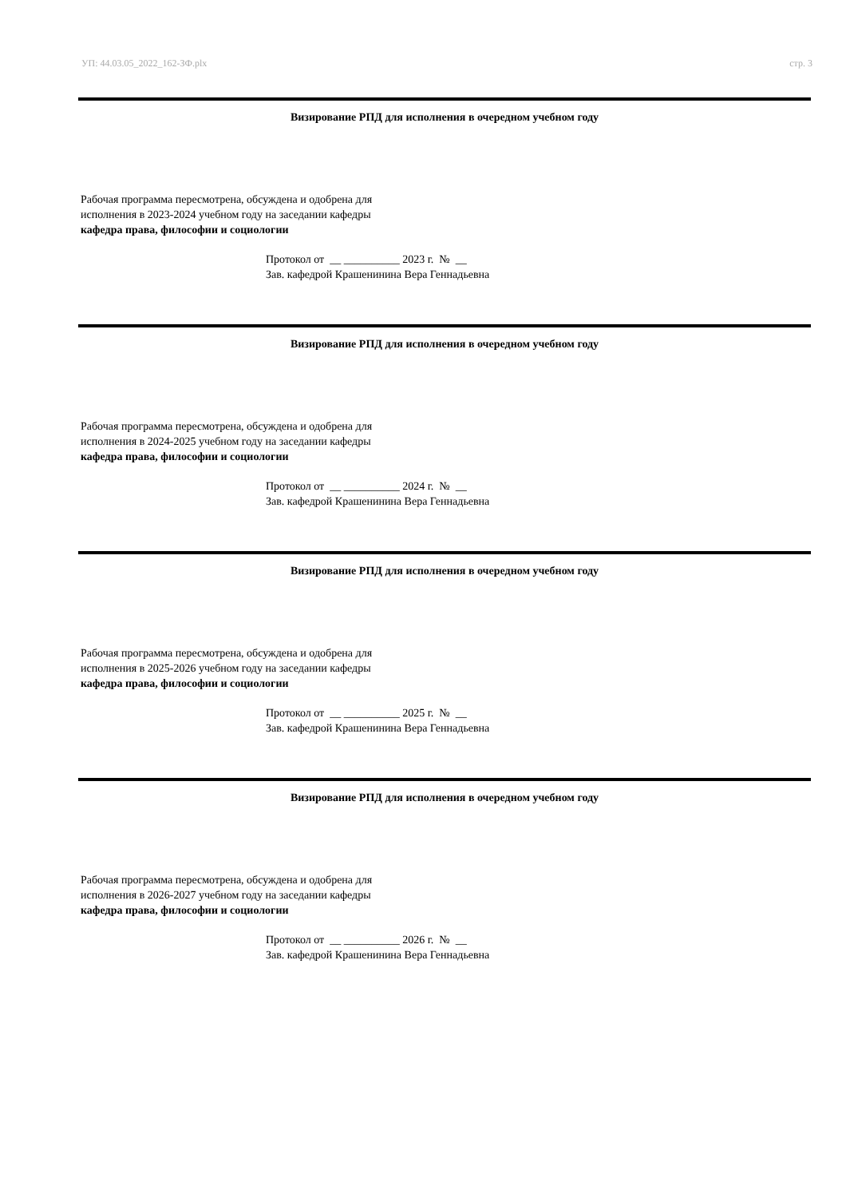УП: 44.03.05_2022_162-ЗФ.plx стр. 3
Визирование РПД для исполнения в очередном учебном году
Рабочая программа пересмотрена, обсуждена и одобрена для
исполнения в 2023-2024 учебном году на заседании кафедры
кафедра права, философии и социологии
Протокол от __ __________ 2023 г. № __
Зав. кафедрой Крашенинина Вера Геннадьевна
Визирование РПД для исполнения в очередном учебном году
Рабочая программа пересмотрена, обсуждена и одобрена для
исполнения в 2024-2025 учебном году на заседании кафедры
кафедра права, философии и социологии
Протокол от __ __________ 2024 г. № __
Зав. кафедрой Крашенинина Вера Геннадьевна
Визирование РПД для исполнения в очередном учебном году
Рабочая программа пересмотрена, обсуждена и одобрена для
исполнения в 2025-2026 учебном году на заседании кафедры
кафедра права, философии и социологии
Протокол от __ __________ 2025 г. № __
Зав. кафедрой Крашенинина Вера Геннадьевна
Визирование РПД для исполнения в очередном учебном году
Рабочая программа пересмотрена, обсуждена и одобрена для
исполнения в 2026-2027 учебном году на заседании кафедры
кафедра права, философии и социологии
Протокол от __ __________ 2026 г. № __
Зав. кафедрой Крашенинина Вера Геннадьевна